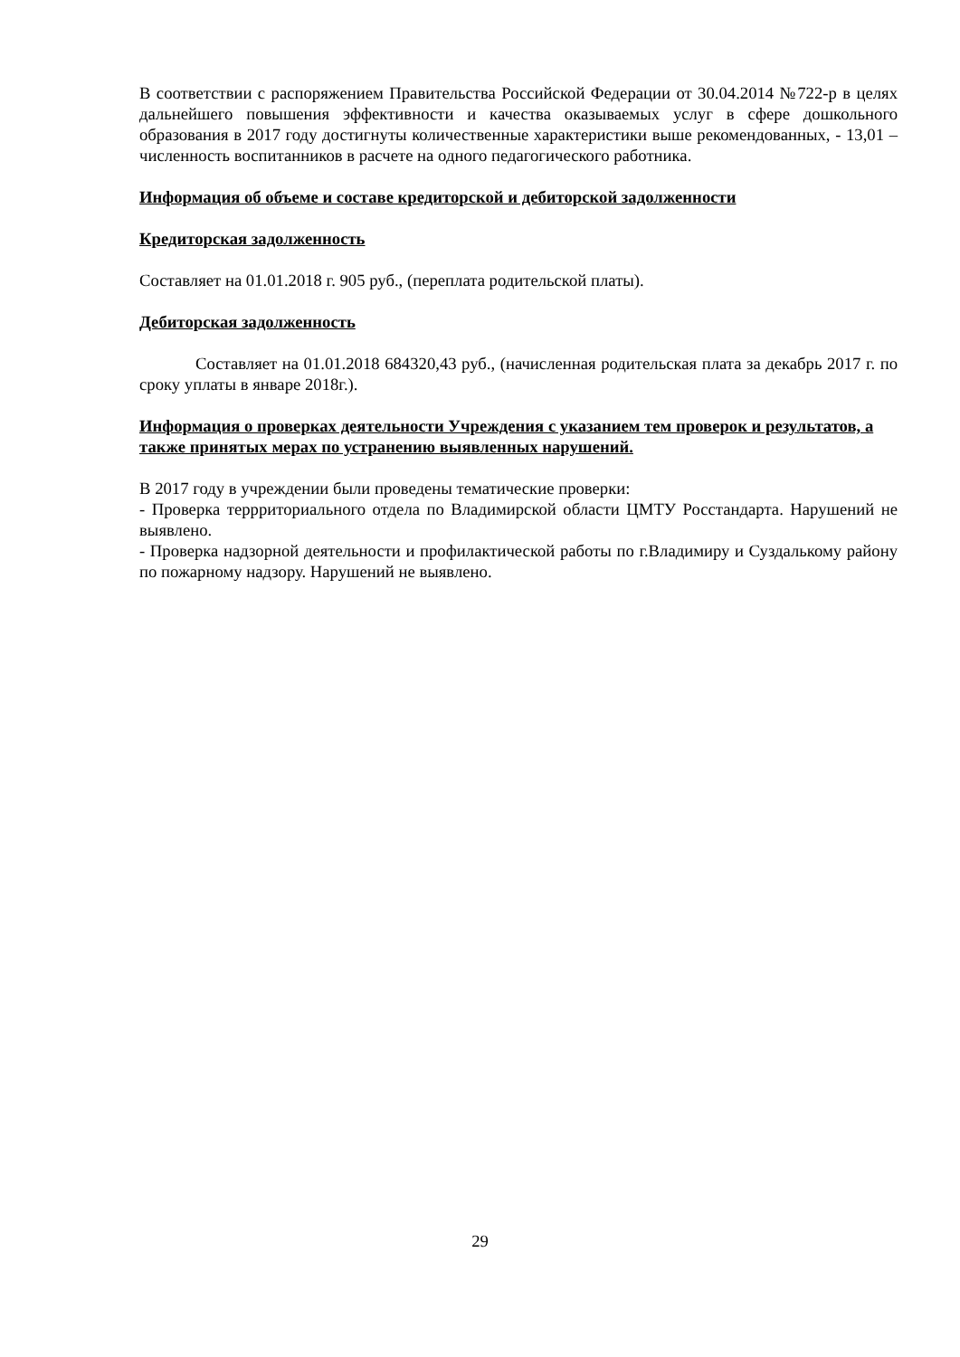В соответствии с распоряжением Правительства Российской Федерации от 30.04.2014 №722-р в целях дальнейшего повышения эффективности и качества оказываемых услуг в сфере дошкольного образования в 2017 году достигнуты количественные характеристики выше рекомендованных, - 13,01 – численность воспитанников в расчете на одного педагогического работника.
Информация об объеме и составе кредиторской и дебиторской задолженности
Кредиторская задолженность
Составляет на 01.01.2018 г. 905 руб., (переплата родительской платы).
Дебиторская задолженность
Составляет на 01.01.2018 684320,43 руб., (начисленная родительская плата за декабрь 2017 г. по сроку уплаты в январе 2018г.).
Информация о проверках деятельности Учреждения с указанием тем проверок и результатов, а также принятых мерах по устранению выявленных нарушений.
В 2017 году в учреждении были проведены тематические проверки:
- Проверка террриториального отдела по Владимирской области ЦМТУ Росстандарта. Нарушений не выявлено.
- Проверка надзорной деятельности и профилактической работы по г.Владимиру и Суздалькому району по пожарному надзору. Нарушений не выявлено.
29